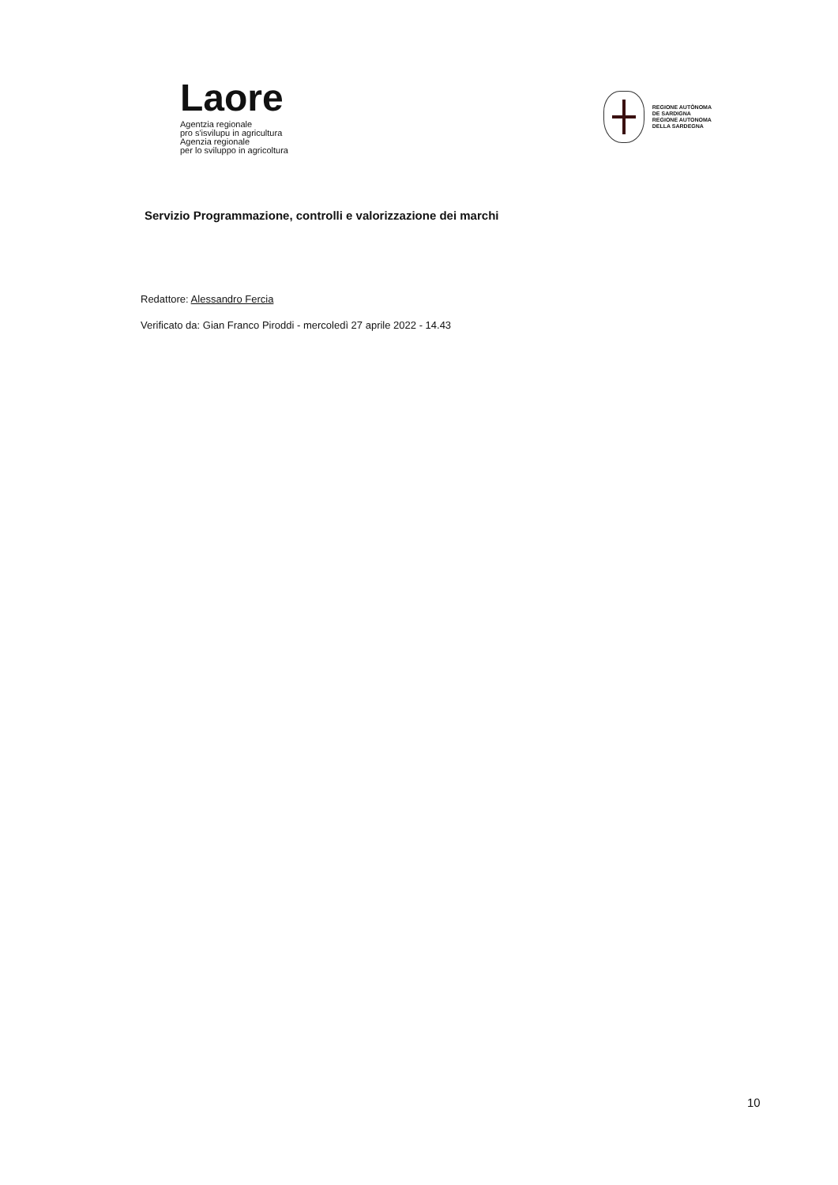Laore
Agentzia regionale
pro s'isvilupu in agricultura
Agenzia regionale
per lo sviluppo in agricoltura
REGIONE AUTÒNOMA
DE SARDIGNA
REGIONE AUTONOMA
DELLA SARDEGNA
Servizio Programmazione, controlli e valorizzazione dei marchi
Redattore: Alessandro Fercia
Verificato da: Gian Franco Piroddi - mercoledì 27 aprile 2022 - 14.43
10